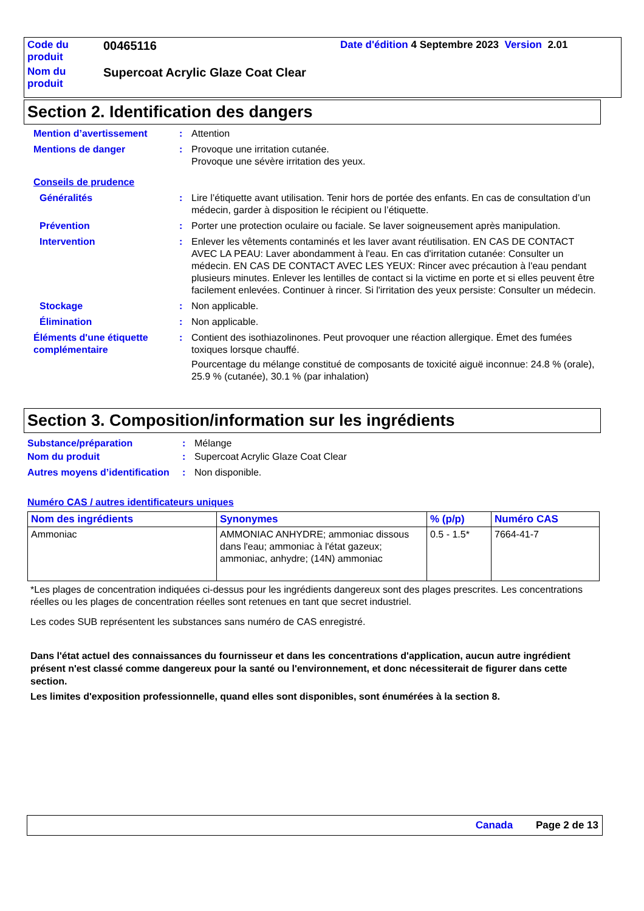| Code du produit | 00465116 | Date d'édition 4 Septembre 2023 Version 2.01 |
| Nom du produit | Supercoat Acrylic Glaze Coat Clear | |
Section 2. Identification des dangers
Mention d’avertissement : Attention
Mentions de danger : Provoque une irritation cutanée.
Provoque une sévère irritation des yeux.
Conseils de prudence
Généralités : Lire l’étiquette avant utilisation. Tenir hors de portée des enfants. En cas de consultation d’un médecin, garder à disposition le récipient ou l’étiquette.
Prévention : Porter une protection oculaire ou faciale. Se laver soigneusement après manipulation.
Intervention : Enlever les vêtements contaminés et les laver avant réutilisation. EN CAS DE CONTACT AVEC LA PEAU: Laver abondamment à l'eau. En cas d'irritation cutanée: Consulter un médecin. EN CAS DE CONTACT AVEC LES YEUX: Rincer avec précaution à l'eau pendant plusieurs minutes. Enlever les lentilles de contact si la victime en porte et si elles peuvent être facilement enlevées. Continuer à rincer. Si l'irritation des yeux persiste: Consulter un médecin.
Stockage : Non applicable.
Élimination : Non applicable.
Éléments d'une étiquette complémentaire
: Contient des isothiazolinones. Peut provoquer une réaction allergique. Émet des fumées toxiques lorsque chauffé.
Pourcentage du mélange constitué de composants de toxicité aiguë inconnue: 24.8 % (orale), 25.9 % (cutanée), 30.1 % (par inhalation)
Section 3. Composition/information sur les ingrédients
Substance/préparation : Mélange
Nom du produit : Supercoat Acrylic Glaze Coat Clear
Autres moyens d’identification
: Non disponible.
Numéro CAS / autres identificateurs uniques
| Nom des ingrédients | Synonymes | % (p/p) | Numéro CAS |
| --- | --- | --- | --- |
| Ammoniac | AMMONIAC ANHYDRE; ammoniac dissous dans l'eau; ammoniac à l'état gazeux; ammoniac, anhydre; (14N) ammoniac | 0.5 - 1.5* | 7664-41-7 |
*Les plages de concentration indiquées ci-dessus pour les ingrédients dangereux sont des plages prescrites. Les concentrations réelles ou les plages de concentration réelles sont retenues en tant que secret industriel.
Les codes SUB représentent les substances sans numéro de CAS enregistré.
Dans l'état actuel des connaissances du fournisseur et dans les concentrations d'application, aucun autre ingrédient présent n'est classé comme dangereux pour la santé ou l'environnement, et donc nécessiterait de figurer dans cette section.
Les limites d'exposition professionnelle, quand elles sont disponibles, sont énumérées à la section 8.
Canada Page 2 de 13